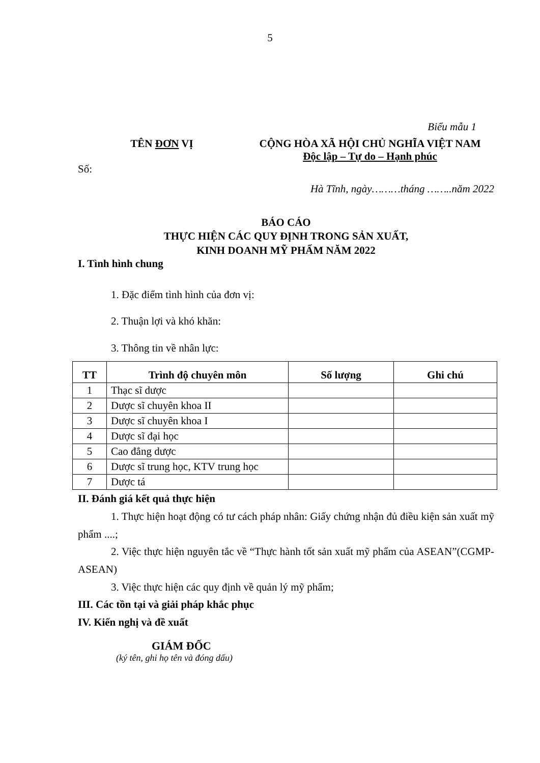5
Biểu mẫu 1
TÊN ĐƠN VỊ CỘNG HÒA XÃ HỘI CHỦ NGHĨA VIỆT NAM
Độc lập – Tự do – Hạnh phúc
Số:
Hà Tĩnh, ngày………tháng ……..năm 2022
BÁO CÁO
THỰC HIỆN CÁC QUY ĐỊNH TRONG SẢN XUẤT,
KINH DOANH MỸ PHẨM NĂM 2022
I. Tình hình chung
1. Đặc điểm tình hình của đơn vị:
2. Thuận lợi và khó khăn:
3. Thông tin về nhân lực:
| TT | Trình độ chuyên môn | Số lượng | Ghi chú |
| --- | --- | --- | --- |
| 1 | Thạc sĩ dược | | |
| 2 | Dược sĩ chuyên khoa II | | |
| 3 | Dược sĩ chuyên khoa I | | |
| 4 | Dược sĩ đại học | | |
| 5 | Cao đẳng dược | | |
| 6 | Dược sĩ trung học, KTV trung học | | |
| 7 | Dược tá | | |
II. Đánh giá kết quả thực hiện
1. Thực hiện hoạt động có tư cách pháp nhân: Giấy chứng nhận đủ điều kiện sản xuất mỹ phẩm ....;
2. Việc thực hiện nguyên tắc về “Thực hành tốt sản xuất mỹ phẩm của ASEAN”(CGMP-ASEAN)
3. Việc thực hiện các quy định về quản lý mỹ phẩm;
III. Các tồn tại và giải pháp khắc phục
IV. Kiến nghị và đề xuất
GIÁM ĐỐC
(ký tên, ghi họ tên và đóng dấu)